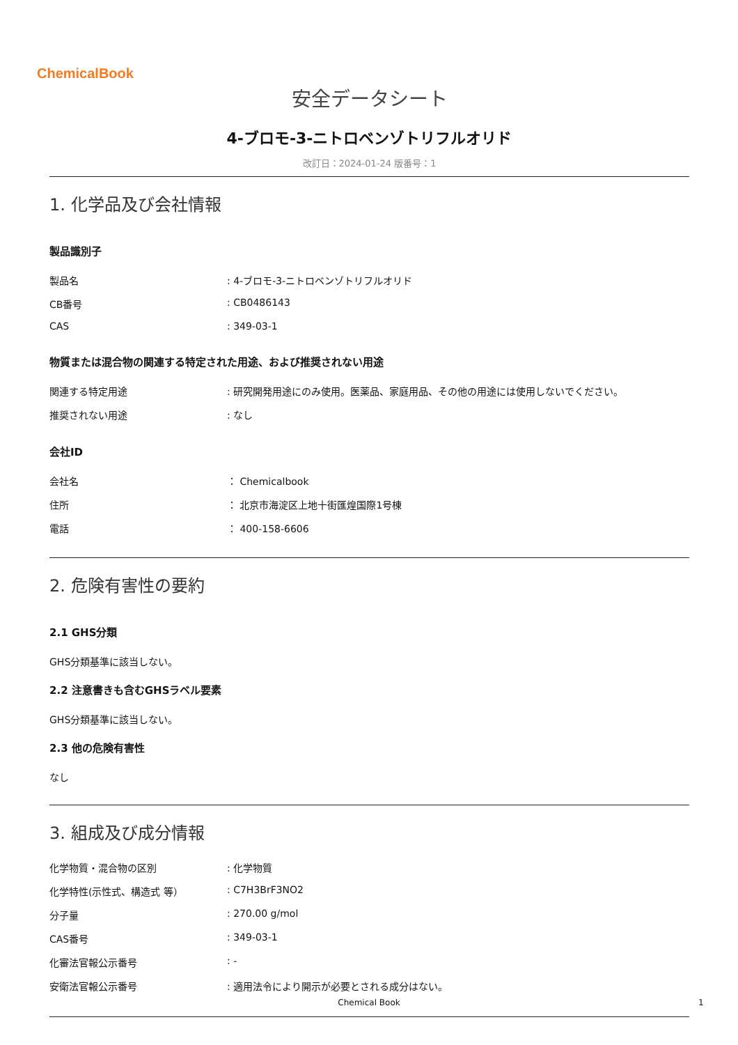ChemicalBook
安全データシート
4-ブロモ-3-ニトロベンゾトリフルオリド
改訂日：2024-01-24 版番号：1
1. 化学品及び会社情報
製品識別子
| 製品名 | : 4-ブロモ-3-ニトロベンゾトリフルオリド |
| CB番号 | : CB0486143 |
| CAS | : 349-03-1 |
物質または混合物の関連する特定された用途、および推奨されない用途
| 関連する特定用途 | : 研究開発用途にのみ使用。医薬品、家庭用品、その他の用途には使用しないでください。 |
| 推奨されない用途 | : なし |
会社ID
| 会社名 | ： Chemicalbook |
| 住所 | ： 北京市海淀区上地十街匯煌国際1号棟 |
| 電話 | ： 400-158-6606 |
2. 危険有害性の要約
2.1 GHS分類
GHS分類基準に該当しない。
2.2 注意書きも含むGHSラベル要素
GHS分類基準に該当しない。
2.3 他の危険有害性
なし
3. 組成及び成分情報
| 化学物質・混合物の区別 | : 化学物質 |
| 化学特性(示性式、構造式 等） | : C7H3BrF3NO2 |
| 分子量 | : 270.00 g/mol |
| CAS番号 | : 349-03-1 |
| 化審法官報公示番号 | : - |
| 安衛法官報公示番号 | : 適用法令により開示が必要とされる成分はない。 |
Chemical Book 1